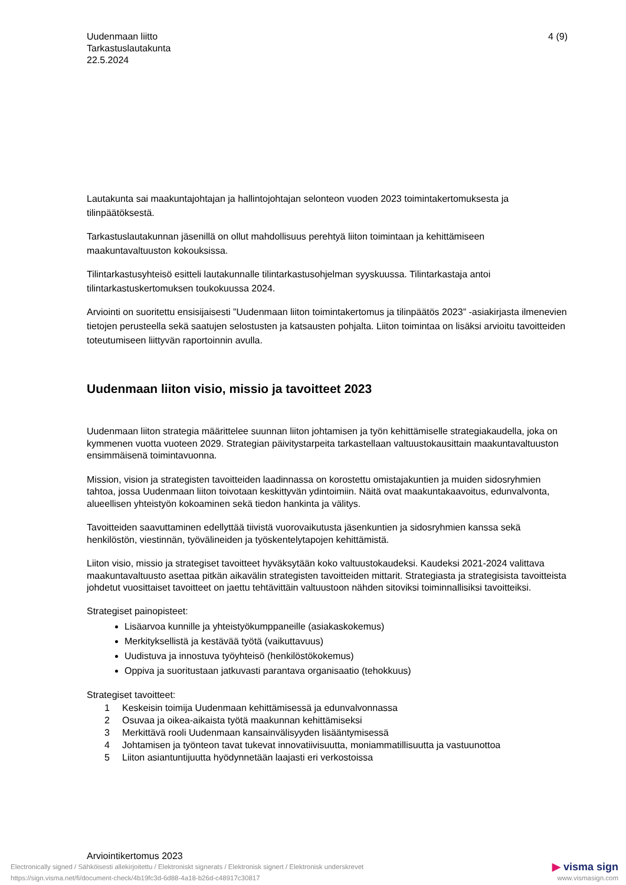Uudenmaan liitto
Tarkastuslautakunta
22.5.2024
4 (9)
Lautakunta sai maakuntajohtajan ja hallintojohtajan selonteon vuoden 2023 toimintakertomuksesta ja tilinpäätöksestä.
Tarkastuslautakunnan jäsenillä on ollut mahdollisuus perehtyä liiton toimintaan ja kehittämiseen maakuntavaltuuston kokouksissa.
Tilintarkastusyhteisö esitteli lautakunnalle tilintarkastusohjelman syyskuussa. Tilintarkastaja antoi tilintarkastuskertomuksen toukokuussa 2024.
Arviointi on suoritettu ensisijaisesti ”Uudenmaan liiton toimintakertomus ja tilinpäätös 2023” -asiakirjasta ilmenevien tietojen perusteella sekä saatujen selostusten ja katsausten pohjalta. Liiton toimintaa on lisäksi arvioitu tavoitteiden toteutumiseen liittyvän raportoinnin avulla.
Uudenmaan liiton visio, missio ja tavoitteet 2023
Uudenmaan liiton strategia määrittelee suunnan liiton johtamisen ja työn kehittämiselle strategiakaudella, joka on kymmenen vuotta vuoteen 2029. Strategian päivitystarpeita tarkastellaan valtuustokausittain maakuntavaltuuston ensimmäisenä toimintavuonna.
Mission, vision ja strategisten tavoitteiden laadinnassa on korostettu omistajakuntien ja muiden sidosryhmien tahtoa, jossa Uudenmaan liiton toivotaan keskittyvän ydintoimiin. Näitä ovat maakuntakaavoitus, edunvalvonta, alueellisen yhteistyön kokoaminen sekä tiedon hankinta ja välitys.
Tavoitteiden saavuttaminen edellyttää tiivistä vuorovaikutusta jäsenkuntien ja sidosryhmien kanssa sekä henkilöstön, viestinnän, työvälineiden ja työskentelytapojen kehittämistä.
Liiton visio, missio ja strategiset tavoitteet hyväksytään koko valtuustokaudeksi. Kaudeksi 2021-2024 valittava maakuntavaltuusto asettaa pitkän aikavälin strategisten tavoitteiden mittarit. Strategiasta ja strategisista tavoitteista johdetut vuosittaiset tavoitteet on jaettu tehtävittäin valtuustoon nähden sitoviksi toiminnallisiksi tavoitteiksi.
Strategiset painopisteet:
Lisäarvoa kunnille ja yhteistyökumppaneille (asiakaskokemus)
Merkityksellistä ja kestävää työtä (vaikuttavuus)
Uudistuva ja innostuva työyhteisö (henkilöstökokemus)
Oppiva ja suoritustaan jatkuvasti parantava organisaatio (tehokkuus)
Strategiset tavoitteet:
1 Keskeisin toimija Uudenmaan kehittämisessä ja edunvalvonnassa
2 Osuvaa ja oikea-aikaista työtä maakunnan kehittämiseksi
3 Merkittävä rooli Uudenmaan kansainvälisyyden lisääntymisessä
4 Johtamisen ja työnteon tavat tukevat innovatiivisuutta, moniammatillisuutta ja vastuunottoa
5 Liiton asiantuntijuutta hyödynnetään laajasti eri verkostoissa
Arviointikertomus 2023
Electronically signed / Sähköisesti allekirjoitettu / Elektroniskt signerats / Elektronisk signert / Elektronisk underskrevet
▶ visma sign
https://sign.visma.net/fi/document-check/4b19fc3d-6d88-4a18-b26d-c48917c30817
www.vismasign.com